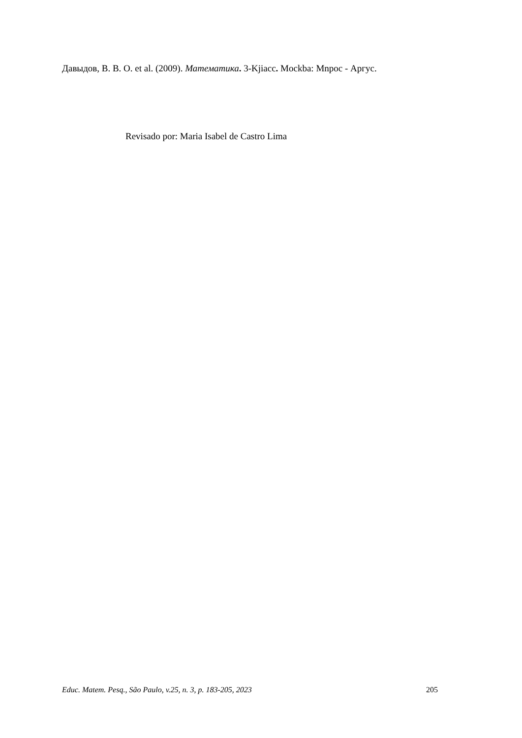Давыдов, В. В. О. et al. (2009). Математика. 3-Kjiacc. Mockba: Mnpoc - Аргус.
Revisado por: Maria Isabel de Castro Lima
Educ. Matem. Pesq., São Paulo, v.25, n. 3, p. 183-205, 2023 205